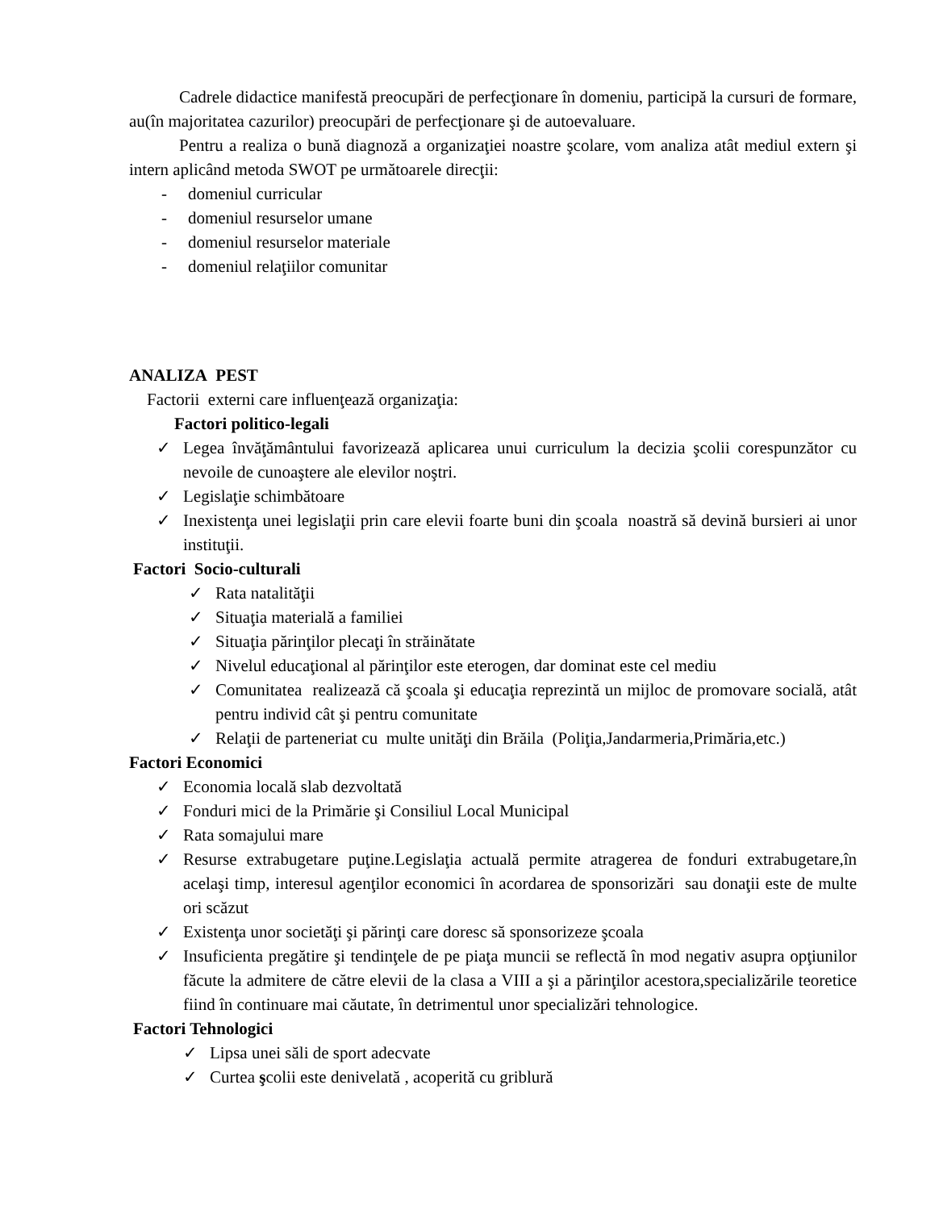Cadrele didactice manifestă preocupări de perfecţionare în domeniu, participă la cursuri de formare, au(în majoritatea cazurilor) preocupări de perfecţionare şi de autoevaluare.
Pentru a realiza o bună diagnoză a organizaţiei noastre şcolare, vom analiza atât mediul extern şi intern aplicând metoda SWOT pe următoarele direcţii:
- domeniul curricular
- domeniul resurselor umane
- domeniul resurselor materiale
- domeniul relaţiilor comunitar
ANALIZA PEST
Factorii externi care influenţează organizaţia:
Factori politico-legali
✓ Legea învăţământului favorizează aplicarea unui curriculum la decizia şcolii corespunzător cu nevoile de cunoaştere ale elevilor noştri.
✓ Legislaţie schimbătoare
✓ Inexistenţa unei legislaţii prin care elevii foarte buni din şcoala noastră să devină bursieri ai unor instituţii.
Factori Socio-culturali
✓ Rata natalităţii
✓ Situaţia materială a familiei
✓ Situaţia părinţilor plecaţi în străinătate
✓ Nivelul educaţional al părinţilor este eterogen, dar dominat este cel mediu
✓ Comunitatea realizează că şcoala şi educaţia reprezintă un mijloc de promovare socială, atât pentru individ cât şi pentru comunitate
✓ Relaţii de parteneriat cu multe unităţi din Brăila (Poliţia,Jandarmeria,Primăria,etc.)
Factori Economici
✓ Economia locală slab dezvoltată
✓ Fonduri mici de la Primărie şi Consiliul Local Municipal
✓ Rata somajului mare
✓ Resurse extrabugetare puţine.Legislaţia actuală permite atragerea de fonduri extrabugetare,în acelaşi timp, interesul agenţilor economici în acordarea de sponsorizări sau donaţii este de multe ori scăzut
✓ Existenţa unor societăţi şi părinţi care doresc să sponsorizeze şcoala
✓ Insuficienta pregătire şi tendinţele de pe piaţa muncii se reflectă în mod negativ asupra opţiunilor făcute la admitere de către elevii de la clasa a VIII a şi a părinţilor acestora,specializările teoretice fiind în continuare mai căutate, în detrimentul unor specializări tehnologice.
Factori Tehnologici
✓ Lipsa unei săli de sport adecvate
✓ Curtea şcolii este denivelată , acoperită cu griblură